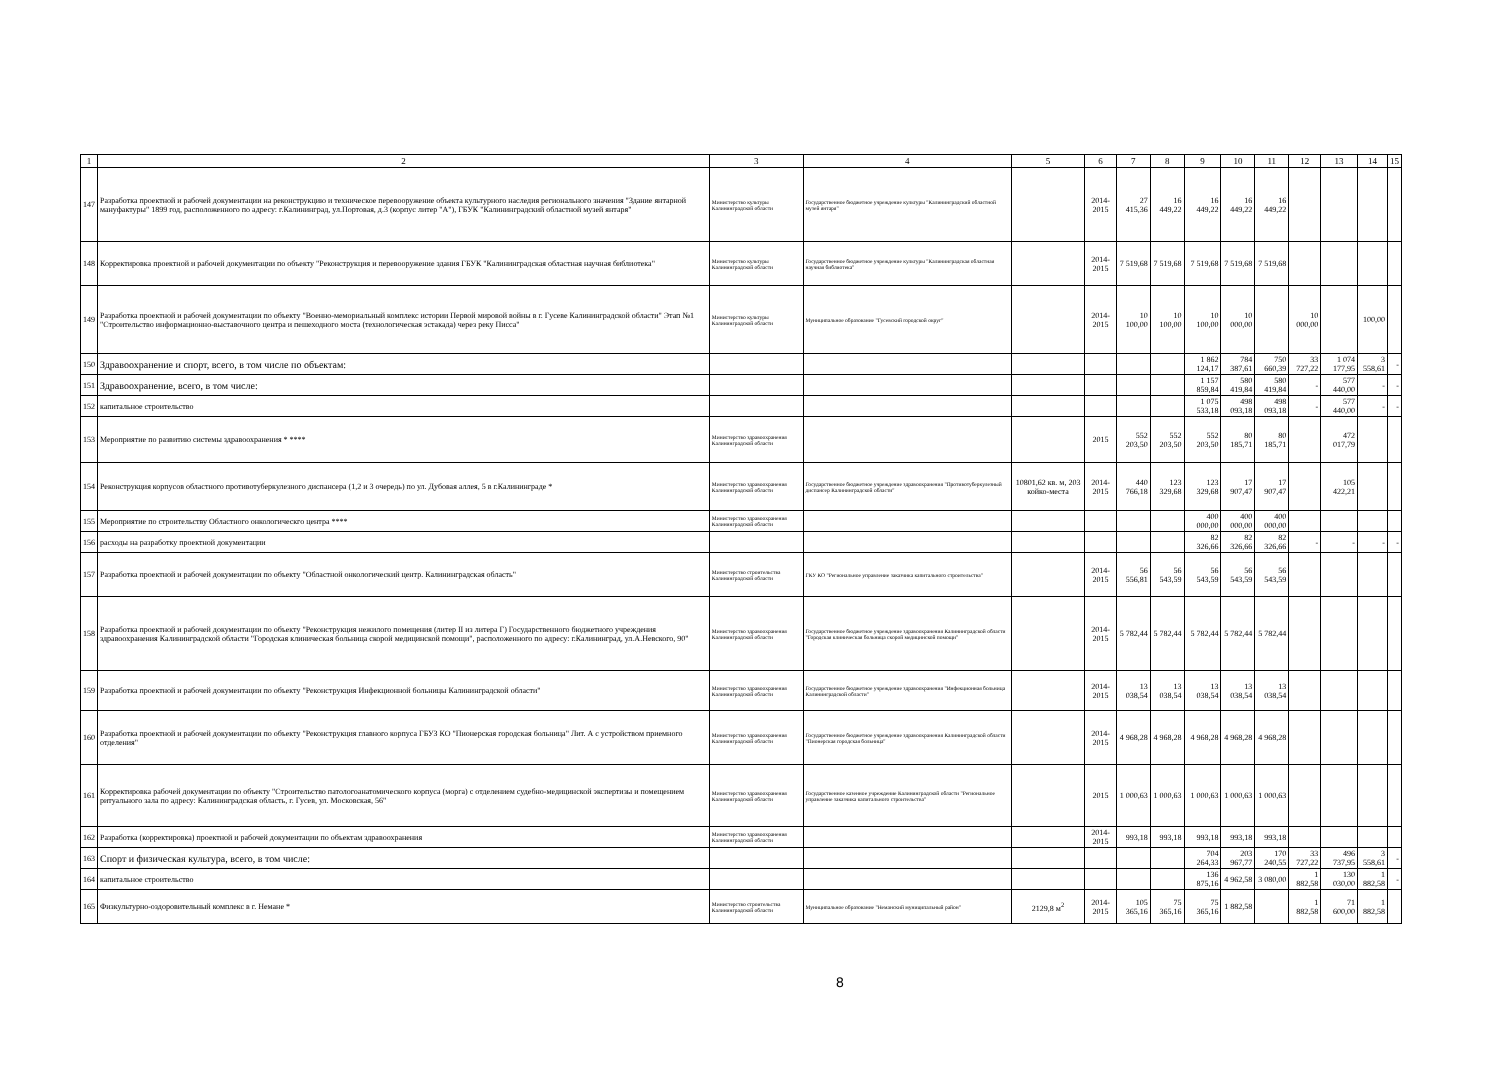| 1 | 2 | 3 | 4 | 5 | 6 | 7 | 8 | 9 | 10 | 11 | 12 | 13 | 14 | 15 |
| --- | --- | --- | --- | --- | --- | --- | --- | --- | --- | --- | --- | --- | --- | --- |
| 147 | Разработка проектной и рабочей документации на реконструкцию и техническое перевооружение объекта культурного наследия регионального значения "Здание янтарной мануфактуры" 1899 год, расположенного по адресу: г.Калининград, ул.Портовая, д.3 (корпус литер "А"), ГБУК "Калининградский областной музей янтаря" | Министерство культуры Калининградской области | Государственное бюджетное учреждение культуры "Калининградский областной музей янтаря" | | 2014-2015 | 27 415,36 | 16 449,22 | 16 449,22 | 16 449,22 | 16 449,22 | | | | |
| 148 | Корректировка проектной и рабочей документации по объекту "Реконструкция и перевооружение здания ГБУК "Калининградская областная научная библиотека" | Министерство культуры Калининградской области | Государственное бюджетное учреждение культуры "Калининградская областная научная библиотека" | | 2014-2015 | 7 519,68 | 7 519,68 | 7 519,68 | 7 519,68 | 7 519,68 | | | | |
| 149 | Разработка проектной и рабочей документации по объекту "Военно-мемориальный комплекс истории Первой мировой войны в г. Гусеве Калининградской области" Этап №1 "Строительство информационно-выставочного центра и пешеходного моста (технологическая эстакада) через реку Писса" | Министерство культуры Калининградской области | Муниципальное образование "Гусевский городской округ" | | 2014-2015 | 10 100,00 | 10 100,00 | 10 100,00 | 10 000,00 | | 10 000,00 | | 100,00 | |
| 150 | Здравоохранение и спорт, всего, в том числе по объектам: | | | | | | | 1 862 124,17 | 784 387,61 | 750 660,39 | 33 727,22 | 1 074 177,95 | 3 558,61 | - |
| 151 | Здравоохранение, всего, в том числе: | | | | | | | 1 157 859,84 | 580 419,84 | 580 419,84 | - | 577 440,00 | - | - |
| 152 | капитальное строительство | | | | | | | 1 075 533,18 | 498 093,18 | 498 093,18 | - | 577 440,00 | - | - |
| 153 | Мероприятие по развитию системы здравоохранения * **** | Министерство здравоохранения Калининградской области | | | 2015 | 552 203,50 | 552 203,50 | 552 203,50 | 80 185,71 | 80 185,71 | | 472 017,79 | | |
| 154 | Реконструкция корпусов областного противотуберкулезного диспансера (1,2 и 3 очередь) по ул. Дубовая аллея, 5 в г.Калининграде * | Министерство здравоохранения Калининградской области | Государственное бюджетное учреждение здравоохранения "Противотуберкулезный диспансер Калининградской области" | 10801,62 кв. м, 203 койко-места | 2014-2015 | 440 766,18 | 123 329,68 | 123 329,68 | 17 907,47 | 17 907,47 | | 105 422,21 | | |
| 155 | Мероприятие по строительству Областного онкологическго центра **** | Министерство здравоохранения Калининградской области | | | | | | 400 000,00 | 400 000,00 | 400 000,00 | | | | |
| 156 | расходы на разработку проектной документации | | | | | | | 82 326,66 | 82 326,66 | 82 326,66 | - | - | - | - |
| 157 | Разработка проектной и рабочей документации по объекту "Областной онкологический центр. Калининградская область" | Министерство строительства Калининградской области | ГКУ КО "Региональное управление заказчика капитального строительства" | | 2014-2015 | 56 556,81 | 56 543,59 | 56 543,59 | 56 543,59 | 56 543,59 | | | | |
| 158 | Разработка проектной и рабочей документации по объекту "Реконструкция нежилого помещения (литер II из литера Г) Государственного бюджетного учреждения здравоохранения Калининградской области "Городская клиническая больница скорой медицинской помощи", расположенного по адресу: г.Калининград, ул.А.Невского, 90" | Министерство здравоохранения Калининградской области | Государственное бюджетное учреждение здравоохранения Калининградской области "Городская клиническая больница скорой медицинской помощи" | | 2014-2015 | 5 782,44 | 5 782,44 | 5 782,44 | 5 782,44 | 5 782,44 | | | | |
| 159 | Разработка проектной и рабочей документации по объекту "Реконструкция Инфекционной больницы Калининградской области" | Министерство здравоохранения Калининградской области | Государственное бюджетное учреждение здравоохранения "Инфекционная больница Калининградской области" | | 2014-2015 | 13 038,54 | 13 038,54 | 13 038,54 | 13 038,54 | 13 038,54 | | | | |
| 160 | Разработка проектной и рабочей документации по объекту "Реконструкция главного корпуса ГБУЗ КО "Пионерская городская больница" Лит. А с устройством приемного отделения" | Министерство здравоохранения Калининградской области | Государственное бюджетное учреждение здравоохранения Калининградской области "Пионерская городская больница" | | 2014-2015 | 4 968,28 | 4 968,28 | 4 968,28 | 4 968,28 | 4 968,28 | | | | |
| 161 | Корректировка рабочей документации по объекту "Строительство патологоанатомического корпуса (морга) с отделением судебно-медицинской экспертизы и помещением ритуального зала по адресу: Калининградская область, г. Гусев, ул. Московская, 56" | Министерство здравоохранения Калининградской области | Государственное казенное учреждение Калининградской области "Региональное управление заказчика капитального строительства" | | 2015 | 1 000,63 | 1 000,63 | 1 000,63 | 1 000,63 | 1 000,63 | | | | |
| 162 | Разработка (корректировка) проектной и рабочей документации по объектам здравоохранения | Министерство здравоохранения Калининградской области | | | 2014-2015 | 993,18 | 993,18 | 993,18 | 993,18 | 993,18 | | | | |
| 163 | Спорт и физическая культура, всего, в том числе: | | | | | | | 704 264,33 | 203 967,77 | 170 240,55 | 33 727,22 | 496 737,95 | 3 558,61 | - |
| 164 | капитальное строительство | | | | | | | 136 875,16 | 4 962,58 | 3 080,00 | 1 882,58 | 130 030,00 | 1 882,58 | - |
| 165 | Физкультурно-оздоровительный комплекс в г. Немане * | Министерство строительства Калининградской области | Муниципальное образование "Неманский муниципальный район" | 2129,8 м<sup>2</sup> | 2014-2015 | 105 365,16 | 75 365,16 | 75 365,16 | 1 882,58 | | 1 882,58 | 71 600,00 | 1 882,58 | |
8